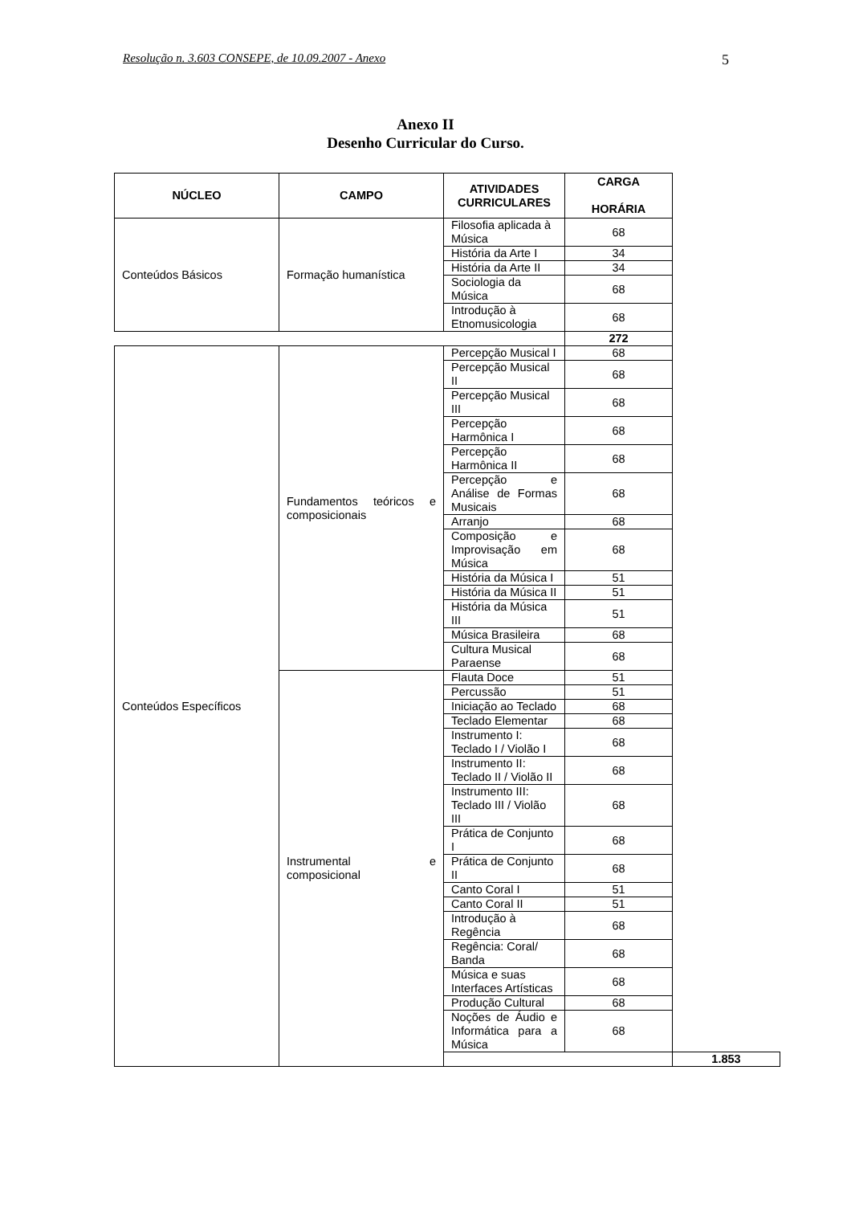Resolução n. 3.603 CONSEPE, de 10.09.2007 - Anexo 5
Anexo II
Desenho Curricular do Curso.
| NÚCLEO | CAMPO | ATIVIDADES CURRICULARES | CARGA HORÁRIA | |
| --- | --- | --- | --- | --- |
| Conteúdos Básicos | Formação humanística | Filosofia aplicada à Música | 68 | |
| | | História da Arte I | 34 | |
| | | História da Arte II | 34 | |
| | | Sociologia da Música | 68 | |
| | | Introdução à Etnomusicologia | 68 | |
| | | | 272 | |
| Conteúdos Específicos | Fundamentos teóricos e composicionais | Percepção Musical I | 68 | |
| | | Percepção Musical II | 68 | |
| | | Percepção Musical III | 68 | |
| | | Percepção Harmônica I | 68 | |
| | | Percepção Harmônica II | 68 | |
| | | Percepção e Análise de Formas Musicais | 68 | |
| | | Arranjo | 68 | |
| | | Composição e Improvisação em Música | 68 | |
| | | História da Música I | 51 | |
| | | História da Música II | 51 | |
| | | História da Música III | 51 | |
| | | Música Brasileira | 68 | |
| | | Cultura Musical Paraense | 68 | |
| | Instrumental e composicional | Flauta Doce | 51 | |
| | | Percussão | 51 | |
| | | Iniciação ao Teclado | 68 | |
| | | Teclado Elementar | 68 | |
| | | Instrumento I: Teclado I / Violão I | 68 | |
| | | Instrumento II: Teclado II / Violão II | 68 | |
| | | Instrumento III: Teclado III / Violão III | 68 | |
| | | Prática de Conjunto I | 68 | |
| | | Prática de Conjunto II | 68 | |
| | | Canto Coral I | 51 | |
| | | Canto Coral II | 51 | |
| | | Introdução à Regência | 68 | |
| | | Regência: Coral/ Banda | 68 | |
| | | Música e suas Interfaces Artísticas | 68 | |
| | | Produção Cultural | 68 | |
| | | Noções de Áudio e Informática para a Música | 68 | |
| | | | | 1.853 |